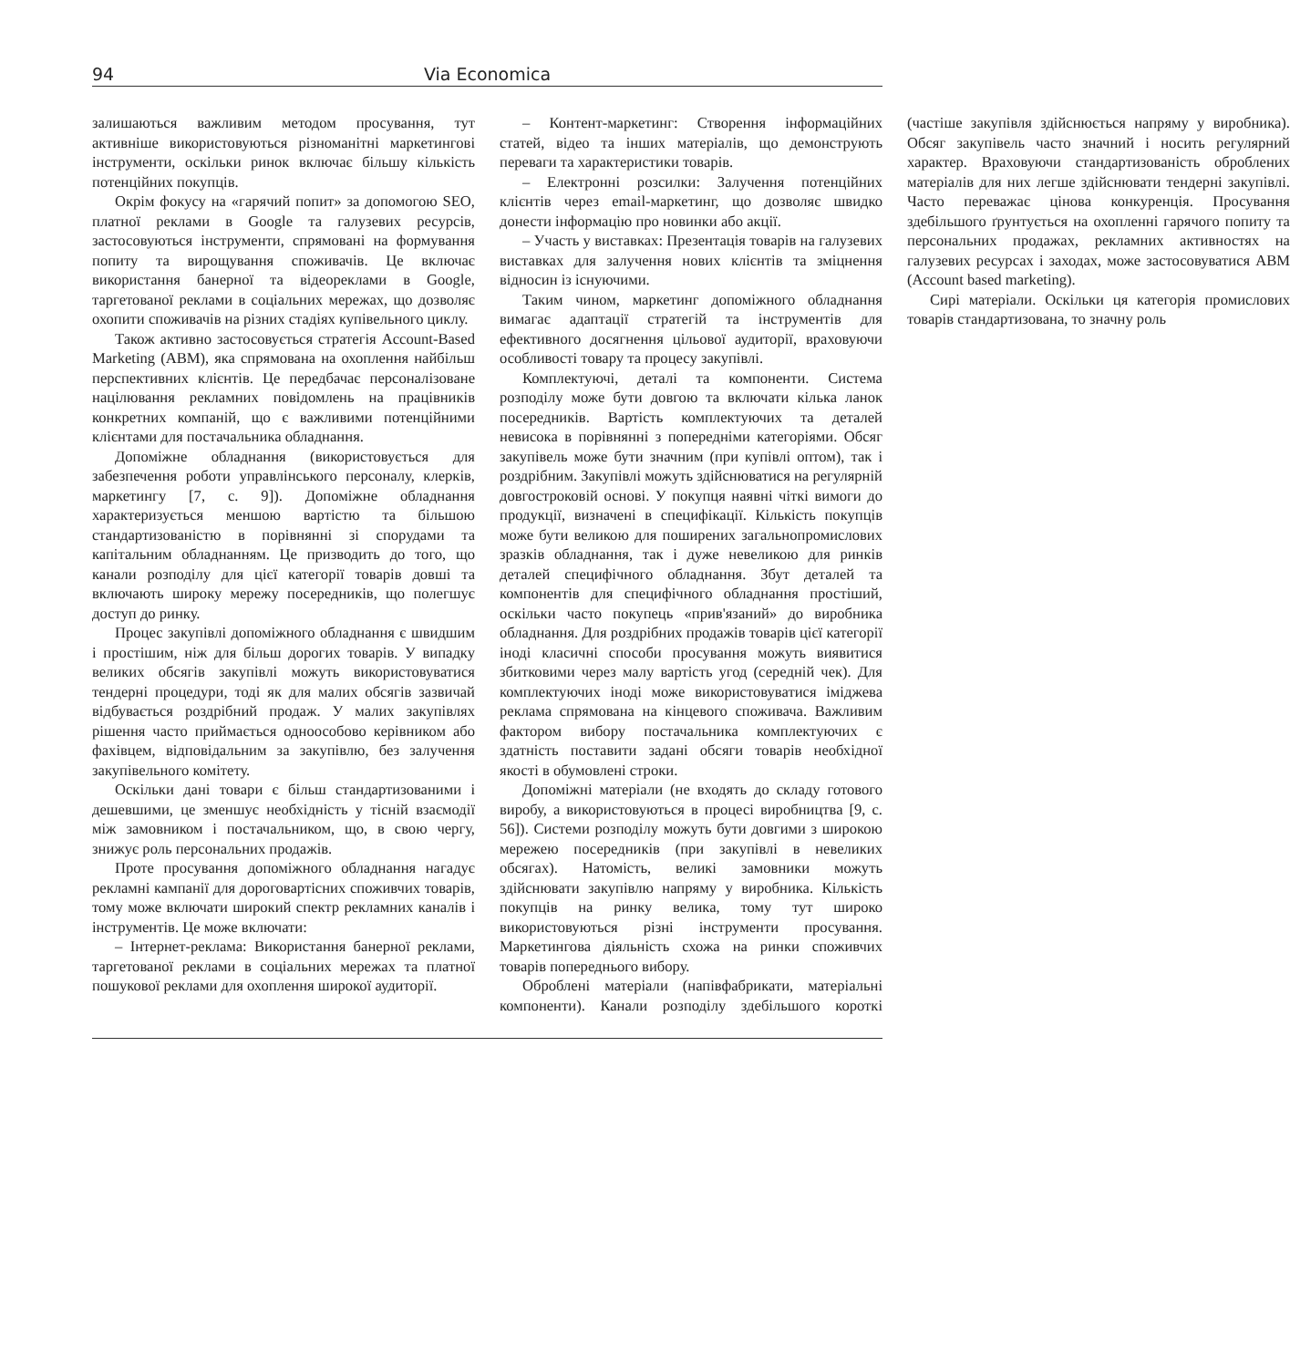94 Via Economica
залишаються важливим методом просування, тут активніше використовуються різноманітні маркетингові інструменти, оскільки ринок включає більшу кількість потенційних покупців.
Окрім фокусу на «гарячий попит» за допомогою SEO, платної реклами в Google та галузевих ресурсів, застосовуються інструменти, спрямовані на формування попиту та вирощування споживачів. Це включає використання банерної та відеореклами в Google, таргетованої реклами в соціальних мережах, що дозволяє охопити споживачів на різних стадіях купівельного циклу.
Також активно застосовується стратегія Account-Based Marketing (ABM), яка спрямована на охоплення найбільш перспективних клієнтів. Це передбачає персоналізоване націлювання рекламних повідомлень на працівників конкретних компаній, що є важливими потенційними клієнтами для постачальника обладнання.
Допоміжне обладнання (використовується для забезпечення роботи управлінського персоналу, клерків, маркетингу [7, с. 9]). Допоміжне обладнання характеризується меншою вартістю та більшою стандартизованістю в порівнянні зі спорудами та капітальним обладнанням. Це призводить до того, що канали розподілу для цієї категорії товарів довші та включають широку мережу посередників, що полегшує доступ до ринку.
Процес закупівлі допоміжного обладнання є швидшим і простішим, ніж для більш дорогих товарів. У випадку великих обсягів закупівлі можуть використовуватися тендерні процедури, тоді як для малих обсягів зазвичай відбувається роздрібний продаж. У малих закупівлях рішення часто приймається одноособово керівником або фахівцем, відповідальним за закупівлю, без залучення закупівельного комітету.
Оскільки дані товари є більш стандартизованими і дешевшими, це зменшує необхідність у тісній взаємодії між замовником і постачальником, що, в свою чергу, знижує роль персональних продажів.
Проте просування допоміжного обладнання нагадує рекламні кампанії для дороговартісних споживчих товарів, тому може включати широкий спектр рекламних каналів і інструментів. Це може включати:
– Інтернет-реклама: Використання банерної реклами, таргетованої реклами в соціальних мережах та платної пошукової реклами для охоплення широкої аудиторії.
– Контент-маркетинг: Створення інформаційних статей, відео та інших матеріалів, що демонструють переваги та характеристики товарів.
– Електронні розсилки: Залучення потенційних клієнтів через email-маркетинг, що дозволяє швидко донести інформацію про новинки або акції.
– Участь у виставках: Презентація товарів на галузевих виставках для залучення нових клієнтів та зміцнення відносин із існуючими.
Таким чином, маркетинг допоміжного обладнання вимагає адаптації стратегій та інструментів для ефективного досягнення цільової аудиторії, враховуючи особливості товару та процесу закупівлі.
Комплектуючі, деталі та компоненти. Система розподілу може бути довгою та включати кілька ланок посередників. Вартість комплектуючих та деталей невисока в порівнянні з попередніми категоріями. Обсяг закупівель може бути значним (при купівлі оптом), так і роздрібним. Закупівлі можуть здійснюватися на регулярній довгостроковій основі. У покупця наявні чіткі вимоги до продукції, визначені в специфікації. Кількість покупців може бути великою для поширених загальнопромислових зразків обладнання, так і дуже невеликою для ринків деталей специфічного обладнання. Збут деталей та компонентів для специфічного обладнання простіший, оскільки часто покупець «прив'язаний» до виробника обладнання. Для роздрібних продажів товарів цієї категорії іноді класичні способи просування можуть виявитися збитковими через малу вартість угод (середній чек). Для комплектуючих іноді може використовуватися іміджева реклама спрямована на кінцевого споживача. Важливим фактором вибору постачальника комплектуючих є здатність поставити задані обсяги товарів необхідної якості в обумовлені строки.
Допоміжні матеріали (не входять до складу готового виробу, а використовуються в процесі виробництва [9, с. 56]). Системи розподілу можуть бути довгими з широкою мережею посередників (при закупівлі в невеликих обсягах). Натомість, великі замовники можуть здійснювати закупівлю напряму у виробника. Кількість покупців на ринку велика, тому тут широко використовуються різні інструменти просування. Маркетингова діяльність схожа на ринки споживчих товарів попереднього вибору.
Оброблені матеріали (напівфабрикати, матеріальні компоненти). Канали розподілу здебільшого короткі (частіше закупівля здійснюється напряму у виробника). Обсяг закупівель часто значний і носить регулярний характер. Враховуючи стандартизованість оброблених матеріалів для них легше здійснювати тендерні закупівлі. Часто переважає цінова конкуренція. Просування здебільшого ґрунтується на охопленні гарячого попиту та персональних продажах, рекламних активностях на галузевих ресурсах і заходах, може застосовуватися ABM (Account based marketing).
Сирі матеріали. Оскільки ця категорія промислових товарів стандартизована, то значну роль